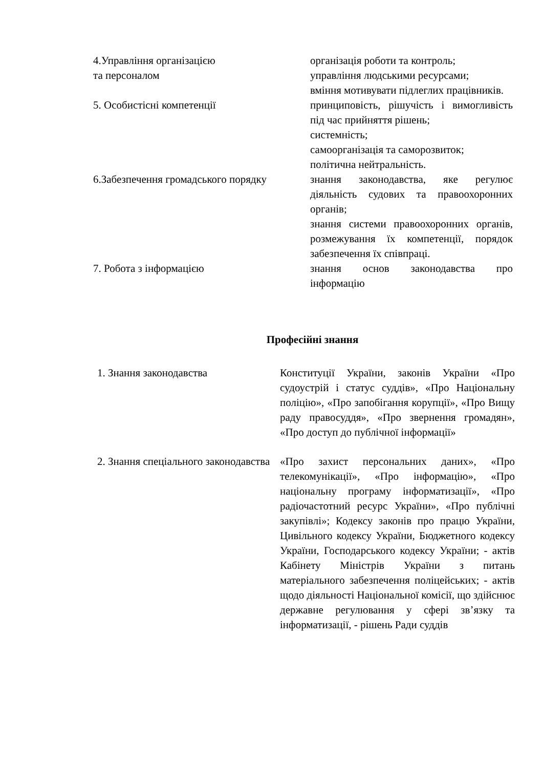| 4.Управління організацією та персоналом | організація роботи та контроль; управління людськими ресурсами; вміння мотивувати підлеглих працівників. |
| 5. Особистісні компетенції | принциповість, рішучість і вимогливість під час прийняття рішень; системність; самоорганізація та саморозвиток; політична нейтральність. |
| 6.Забезпечення громадського порядку | знання законодавства, яке регулює діяльність судових та правоохоронних органів; знання системи правоохоронних органів, розмежування їх компетенції, порядок забезпечення їх співпраці. |
| 7. Робота з інформацією | знання основ законодавства про інформацію |
Професійні знання
| 1. Знання законодавства | Конституції України, законів України «Про судоустрій і статус суддів», «Про Національну поліцію», «Про запобігання корупції», «Про Вищу раду правосуддя», «Про звернення громадян», «Про доступ до публічної інформації» |
| 2. Знання спеціального законодавства | «Про захист персональних даних», «Про телекомунікації», «Про інформацію», «Про національну програму інформатизації», «Про радіочастотний ресурс України», «Про публічні закупівлі»; Кодексу законів про працю України, Цивільного кодексу України, Бюджетного кодексу України, Господарського кодексу України; - актів Кабінету Міністрів України з питань матеріального забезпечення поліцейських; - актів щодо діяльності Національної комісії, що здійснює державне регулювання у сфері зв’язку та інформатизації, - рішень Ради суддів |